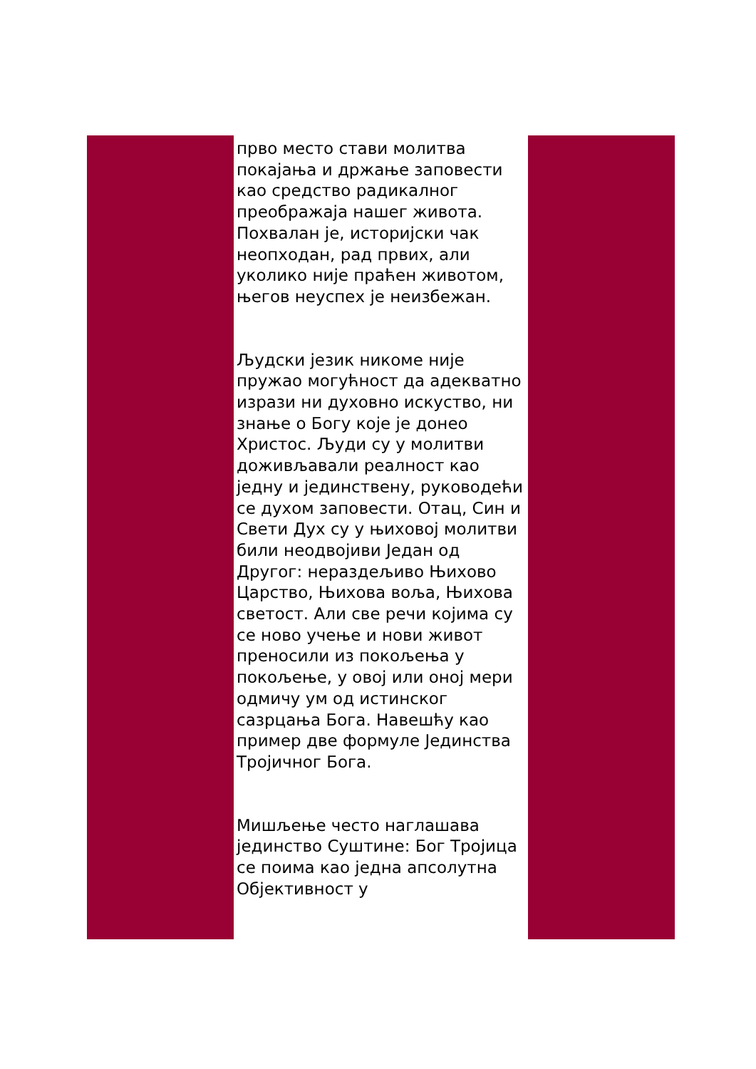прво место стави молитва покајања и држање заповести као средство радикалног преображаја нашег живота. Похвалан је, историјски чак неопходан, рад првих, али уколико није праћен животом, његов неуспех је неизбежан.
Људски језик никоме није пружао могућност да адекватно изрази ни духовно искуство, ни знање о Богу које је донео Христос. Људи су у молитви доживљавали реалност као једну и јединствену, руководећи се духом заповести. Отац, Син и Свети Дух су у њиховој молитви били неодвојиви Један од Другог: нераздељиво Њихово Царство, Њихова воља, Њихова светост. Али све речи којима су се ново учење и нови живот преносили из покољења у покољење, у овој или оној мери одмичу ум од истинског сазрцања Бога. Навешћу као пример две формуле Јединства Тројичног Бога.
Мишљење често наглашава јединство Суштине: Бог Тројица се поима као једна апсолутна Објективност у